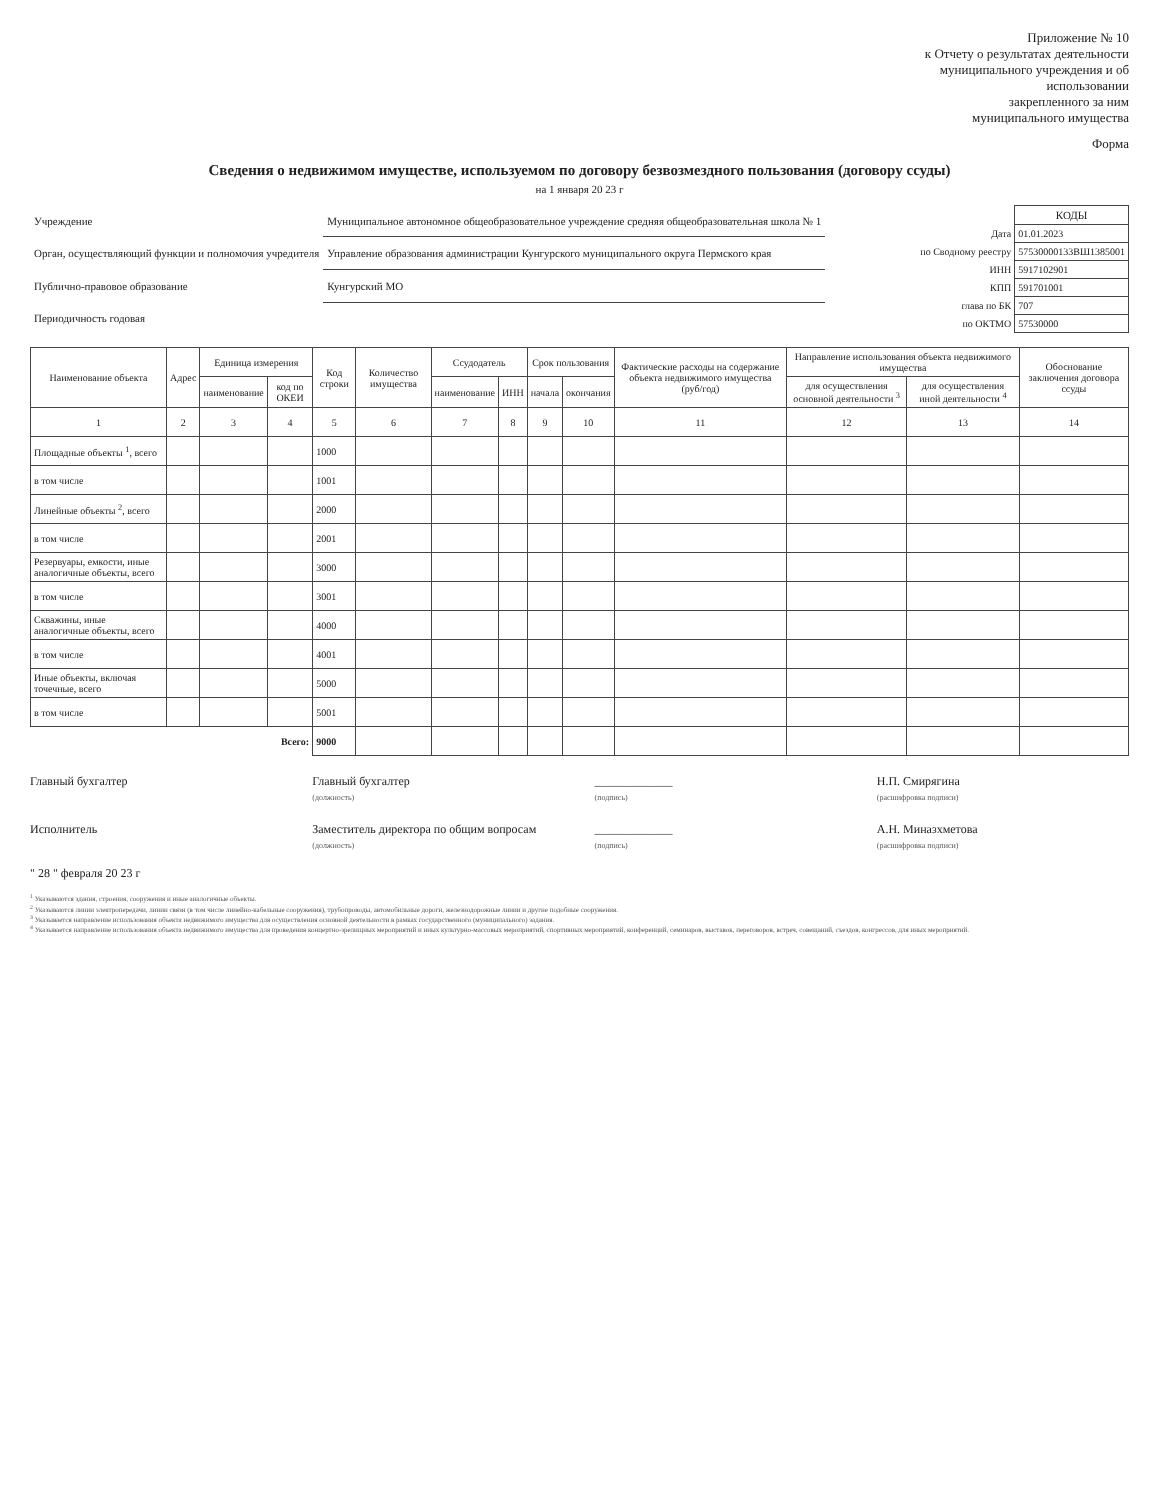Приложение № 10
к Отчету о результатах деятельности
муниципального учреждения и об
использовании
закрепленного за ним
муниципального имущества
Форма
Сведения о недвижимом имуществе, используемом по договору безвозмездного пользования (договору ссуды)
на 1 января 20 23 г
| Учреждение | Муниципальное автономное общеобразовательное учреждение средняя общеобразовательная школа № 1 |
| Орган, осуществляющий функции и полномочия учредителя | Управление образования администрации Кунгурского муниципального округа Пермского края |
| Публично-правовое образование | Кунгурский МО |
| Периодичность годовая | |
| | КОДЫ |
| Дата | 01.01.2023 |
| по Сводному реестру | 57530000133ВШ1385001 |
| ИНН | 5917102901 |
| КПП | 591701001 |
| глава по БК | 707 |
| по ОКТМО | 57530000 |
| Наименование объекта | Адрес | Единица измерения | | Код строки | Количество имущества | Ссудодатель | | Срок пользования | | Фактические расходы на содержание объекта недвижимого имущества (руб/год) | Направление использования объекта недвижимого имущества | | Обоснование заключения договора ссуды |
| --- | --- | --- | --- | --- | --- | --- | --- | --- | --- | --- | --- | --- | --- |
| | | наименование | код по ОКЕИ | | | наименование | ИНН | начала | окончания | | для осуществления основной деятельности <sup>3</sup> | для осуществления иной деятельности <sup>4</sup> | |
| 1 | 2 | 3 | 4 | 5 | 6 | 7 | 8 | 9 | 10 | 11 | 12 | 13 | 14 |
| Площадные объекты <sup>1</sup>, всего | | | | 1000 | | | | | | | | | |
| в том числе | | | | 1001 | | | | | | | | | |
| Линейные объекты <sup>2</sup>, всего | | | | 2000 | | | | | | | | | |
| в том числе | | | | 2001 | | | | | | | | | |
| Резервуары, емкости, иные аналогичные объекты, всего | | | | 3000 | | | | | | | | | |
| в том числе | | | | 3001 | | | | | | | | | |
| Скважины, иные аналогичные объекты, всего | | | | 4000 | | | | | | | | | |
| в том числе | | | | 4001 | | | | | | | | | |
| Иные объекты, включая точечные, всего | | | | 5000 | | | | | | | | | |
| в том числе | | | | 5001 | | | | | | | | | |
| Всего: | | | | 9000 | | | | | | | | | |
Главный бухгалтер Главный бухгалтер
(должность)
_____________
(подпись)
Н.П. Смирягина
(расшифровка подписи)
Исполнитель Заместитель директора по общим вопросам
(должность)
_____________
(подпись)
А.Н. Миназхметова
(расшифровка подписи)
" 28 " февраля 20 23 г
<sup>1</sup> Указываются здания, строения, сооружения и иные аналогичные объекты.
<sup>2</sup> Указываются линии электропередачи, линии связи (в том числе линейно-кабельные сооружения), трубопроводы, автомобильные дороги, железнодорожные линии и другие подобные сооружения.
<sup>3</sup> Указывается направление использования объекта недвижимого имущества для осуществления основной деятельности в рамках государственного (муниципального) задания.
<sup>4</sup> Указывается направление использования объекта недвижимого имущества для проведения концертно-зрелищных мероприятий и иных культурно-массовых мероприятий, спортивных мероприятий, конференций, семинаров, выставок, переговоров, встреч, совещаний, съездов, конгрессов, для иных мероприятий.